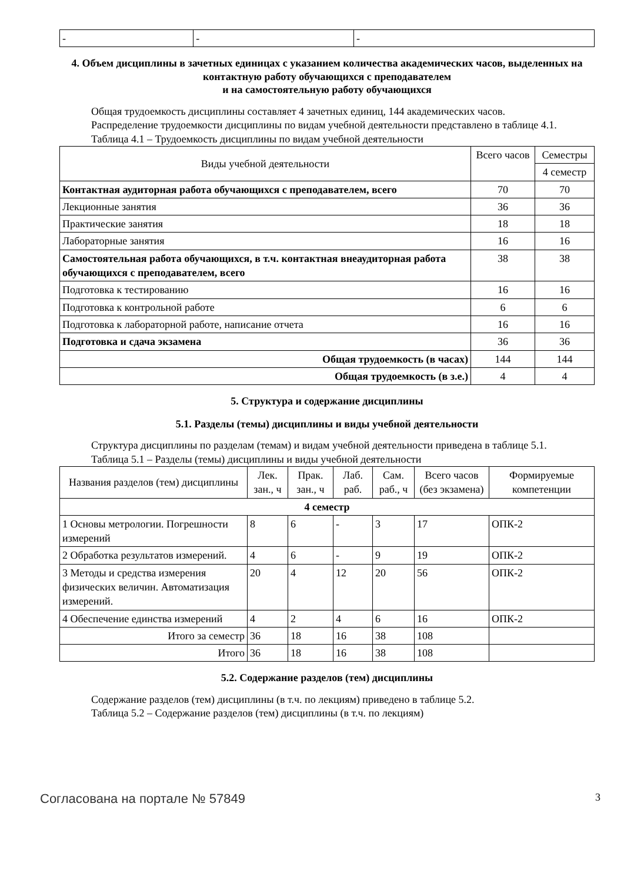| - | - | - |
4. Объем дисциплины в зачетных единицах с указанием количества академических часов, выделенных на контактную работу обучающихся с преподавателем
и на самостоятельную работу обучающихся
Общая трудоемкость дисциплины составляет 4 зачетных единиц, 144 академических часов.
Распределение трудоемкости дисциплины по видам учебной деятельности представлено в таблице 4.1.
Таблица 4.1 – Трудоемкость дисциплины по видам учебной деятельности
| Виды учебной деятельности | Всего часов | Семестры |
| --- | --- | --- |
| | | 4 семестр |
| Контактная аудиторная работа обучающихся с преподавателем, всего | 70 | 70 |
| Лекционные занятия | 36 | 36 |
| Практические занятия | 18 | 18 |
| Лабораторные занятия | 16 | 16 |
| Самостоятельная работа обучающихся, в т.ч. контактная внеаудиторная работа обучающихся с преподавателем, всего | 38 | 38 |
| Подготовка к тестированию | 16 | 16 |
| Подготовка к контрольной работе | 6 | 6 |
| Подготовка к лабораторной работе, написание отчета | 16 | 16 |
| Подготовка и сдача экзамена | 36 | 36 |
| Общая трудоемкость (в часах) | 144 | 144 |
| Общая трудоемкость (в з.е.) | 4 | 4 |
5. Структура и содержание дисциплины
5.1. Разделы (темы) дисциплины и виды учебной деятельности
Структура дисциплины по разделам (темам) и видам учебной деятельности приведена в таблице 5.1.
Таблица 5.1 – Разделы (темы) дисциплины и виды учебной деятельности
| Названия разделов (тем) дисциплины | Лек. зан., ч | Прак. зан., ч | Лаб. раб. | Сам. раб., ч | Всего часов (без экзамена) | Формируемые компетенции |
| --- | --- | --- | --- | --- | --- | --- |
| 4 семестр | | | | | | |
| 1 Основы метрологии. Погрешности измерений | 8 | 6 | - | 3 | 17 | ОПК-2 |
| 2 Обработка результатов измерений. | 4 | 6 | - | 9 | 19 | ОПК-2 |
| 3 Методы и средства измерения физических величин. Автоматизация измерений. | 20 | 4 | 12 | 20 | 56 | ОПК-2 |
| 4 Обеспечение единства измерений | 4 | 2 | 4 | 6 | 16 | ОПК-2 |
| Итого за семестр | 36 | 18 | 16 | 38 | 108 | |
| Итого | 36 | 18 | 16 | 38 | 108 | |
5.2. Содержание разделов (тем) дисциплины
Содержание разделов (тем) дисциплины (в т.ч. по лекциям) приведено в таблице 5.2.
Таблица 5.2 – Содержание разделов (тем) дисциплины (в т.ч. по лекциям)
Согласована на портале № 57849 3